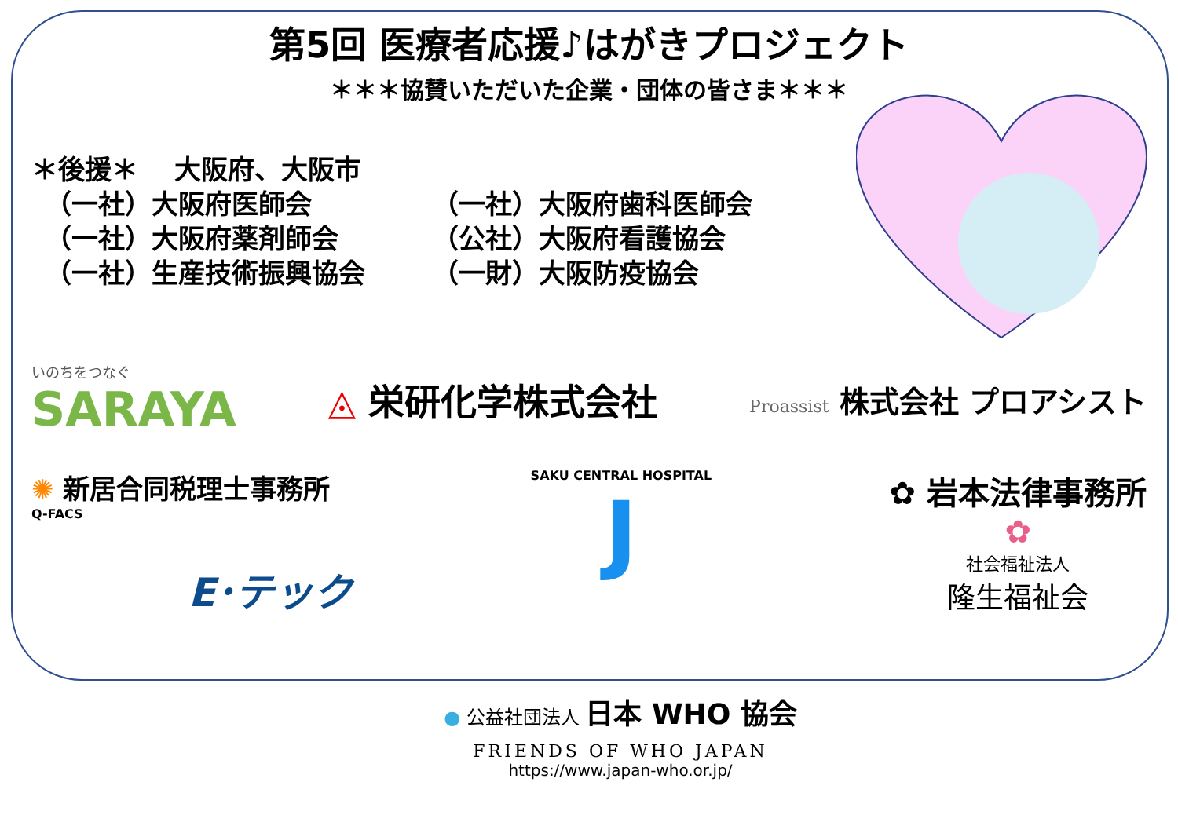第5回 医療者応援♪はがきプロジェクト
＊＊＊協賛いただいた企業・団体の皆さま＊＊＊
＊後援＊　 大阪府、大阪市
　（一社）大阪府医師会 （一社）大阪府歯科医師会
　（一社）大阪府薬剤師会 （公社）大阪府看護協会
　（一社）生産技術振興協会 （一財）大阪防疫協会
いのちをつなぐ
SARAYA
◬ 栄研化学株式会社
Proassist 株式会社 プロアシスト
✺ 新居合同税理士事務所
Q-FACS
E･テック
SAKU CENTRAL HOSPITAL
J
✿ 岩本法律事務所
✿
社会福祉法人
隆生福祉会
● 公益社団法人 日本 WHO 協会
FRIENDS OF WHO JAPAN
https://www.japan-who.or.jp/